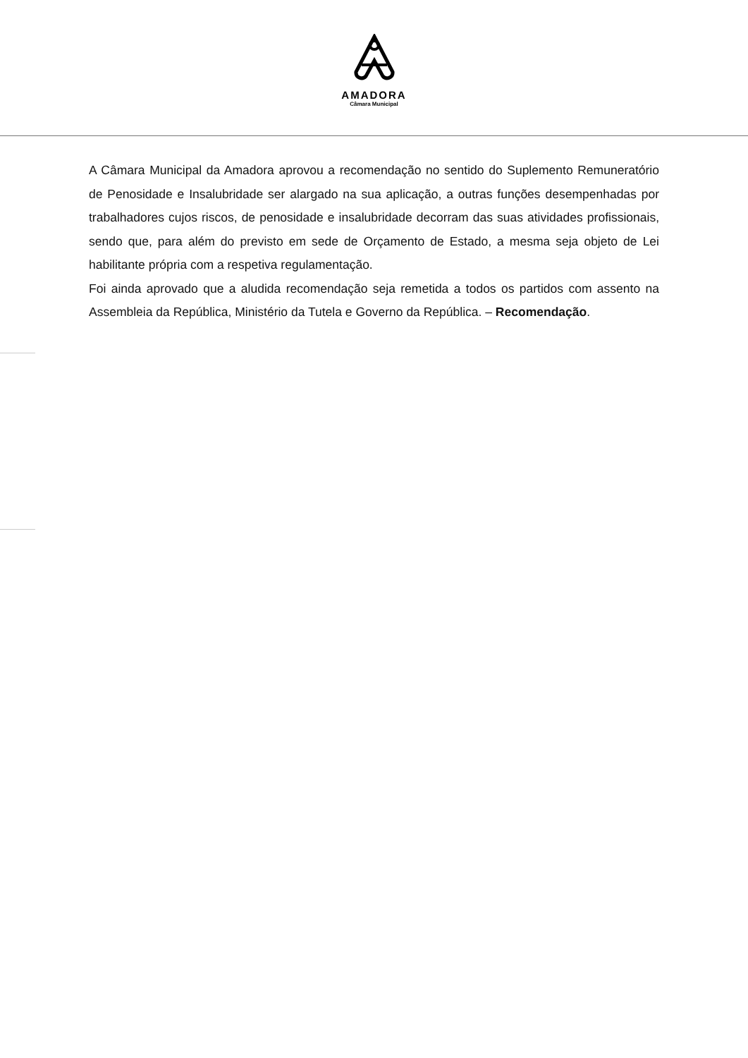AMADORA
Câmara Municipal
A Câmara Municipal da Amadora aprovou a recomendação no sentido do Suplemento Remuneratório de Penosidade e Insalubridade ser alargado na sua aplicação, a outras funções desempenhadas por trabalhadores cujos riscos, de penosidade e insalubridade decorram das suas atividades profissionais, sendo que, para além do previsto em sede de Orçamento de Estado, a mesma seja objeto de Lei habilitante própria com a respetiva regulamentação.
Foi ainda aprovado que a aludida recomendação seja remetida a todos os partidos com assento na Assembleia da República, Ministério da Tutela e Governo da República. – Recomendação.